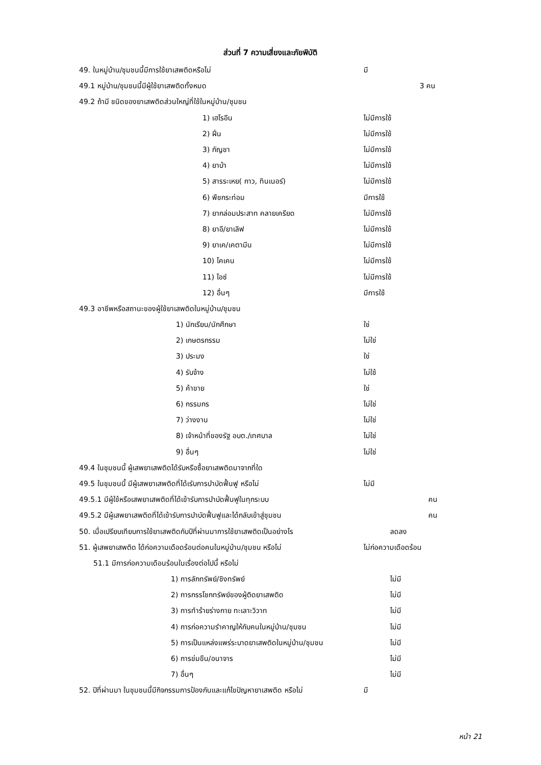ส่วนที่ 7 ความเสี่ยงและภัยพิบัติ
49. ในหมู่บ้าน/ชุมชนนี้มีการใช้ยาเสพติดหรือไม่ มี
49.1 หมู่บ้าน/ชุมชนนี้มีผู้ใช้ยาเสพติดทั้งหมด 3 คน
49.2 ถ้ามี ชนิดของยาเสพติดส่วนใหญ่ที่ใช้ในหมู่บ้าน/ชุมชน
1) เฮโรอีน ไม่มีการใช้
2) ฝิ่น ไม่มีการใช้
3) กัญชา ไม่มีการใช้
4) ยาบ้า ไม่มีการใช้
5) สารระเหย( กาว, ทินเนอร์) ไม่มีการใช้
6) พืชกระท่อม มีการใช้
7) ยากล่อมประสาท คลายเครียด ไม่มีการใช้
8) ยาอี/ยาเลิฟ ไม่มีการใช้
9) ยาเค/เคตามีน ไม่มีการใช้
10) โคเคน ไม่มีการใช้
11) ไอซ์ ไม่มีการใช้
12) อื่นๆ มีการใช้
49.3 อาชีพหรือสถานะของผู้ใช้ยาเสพติดในหมู่บ้าน/ชุมชน
1) นักเรียน/นักศึกษา ใช่
2) เกษตรกรรม ไม่ใช่
3) ประมง ใช่
4) รับจ้าง ไม่ใช้
5) ค้าขาย ใช่
6) กรรมกร ไม่ใช่
7) ว่างงาน ไม่ใช่
8) เจ้าหน้าที่ของรัฐ อบต./เทศบาล ไม่ใช่
9) อื่นๆ ไม่ใช่
49.4 ในชุมชนนี้ ผู้เสพยาเสพติดได้รับหรือซื้อยาเสพติดมาจากที่ใด
49.5 ในชุมชนนี้ มีผู้เสพยาเสพติดที่ได้เรับการบำบัดฟื้นฟู หรือไม่ ไม่มี
49.5.1 มีผู้ใช้หรือเสพยาเสพติดที่ได้เข้ารับการบำบัดฟื้นฟูในทุกระบบ คน
49.5.2 มีผู้เสพยาเสพติดที่ได้เข้ารับการบำบัดฟื้นฟูและได้กลับเข้าสู่ชุมชน คน
50. เมื่อเปรียบเทียบการใช้ยาเสพติดกับปีที่ผ่านมาการใช้ยาเสพติดเป็นอย่างไร ลดลง
51. ผู้เสพยาเสพติด ได้ก่อความเดือดร้อนต่อคนในหมู่บ้าน/ชุมชน หรือไม่ ไม่ก่อความเดือดร้อน
51.1 มีการก่อความเดือนร้อนในเรื่องต่อไปนี้ หรือไม่
1) การลักทรัพย์/ชิงทรัพย์ ไม่มี
2) การกรรโชกทรัพย์ของผู้ติดยาเสพติด ไม่มี
3) การทำร้ายร่างกาย ทะเลาะวิวาท ไม่มี
4) การก่อความรำคาญให้กับคนในหมู่บ้าน/ชุมชน ไม่มี
5) การเป็นแหล่งแพร่ระบาดยาเสพติดในหมู่บ้าน/ชุมชน ไม่มี
6) การข่มขืน/อนาจาร ไม่มี
7) อื่นๆ ไม่มี
52. ปีที่ผ่านมา ในชุมชนนี้มีกิจกรรมการป้องกันและแก้ไขปัญหายาเสพติด หรือไม่ มี
หน้า 21